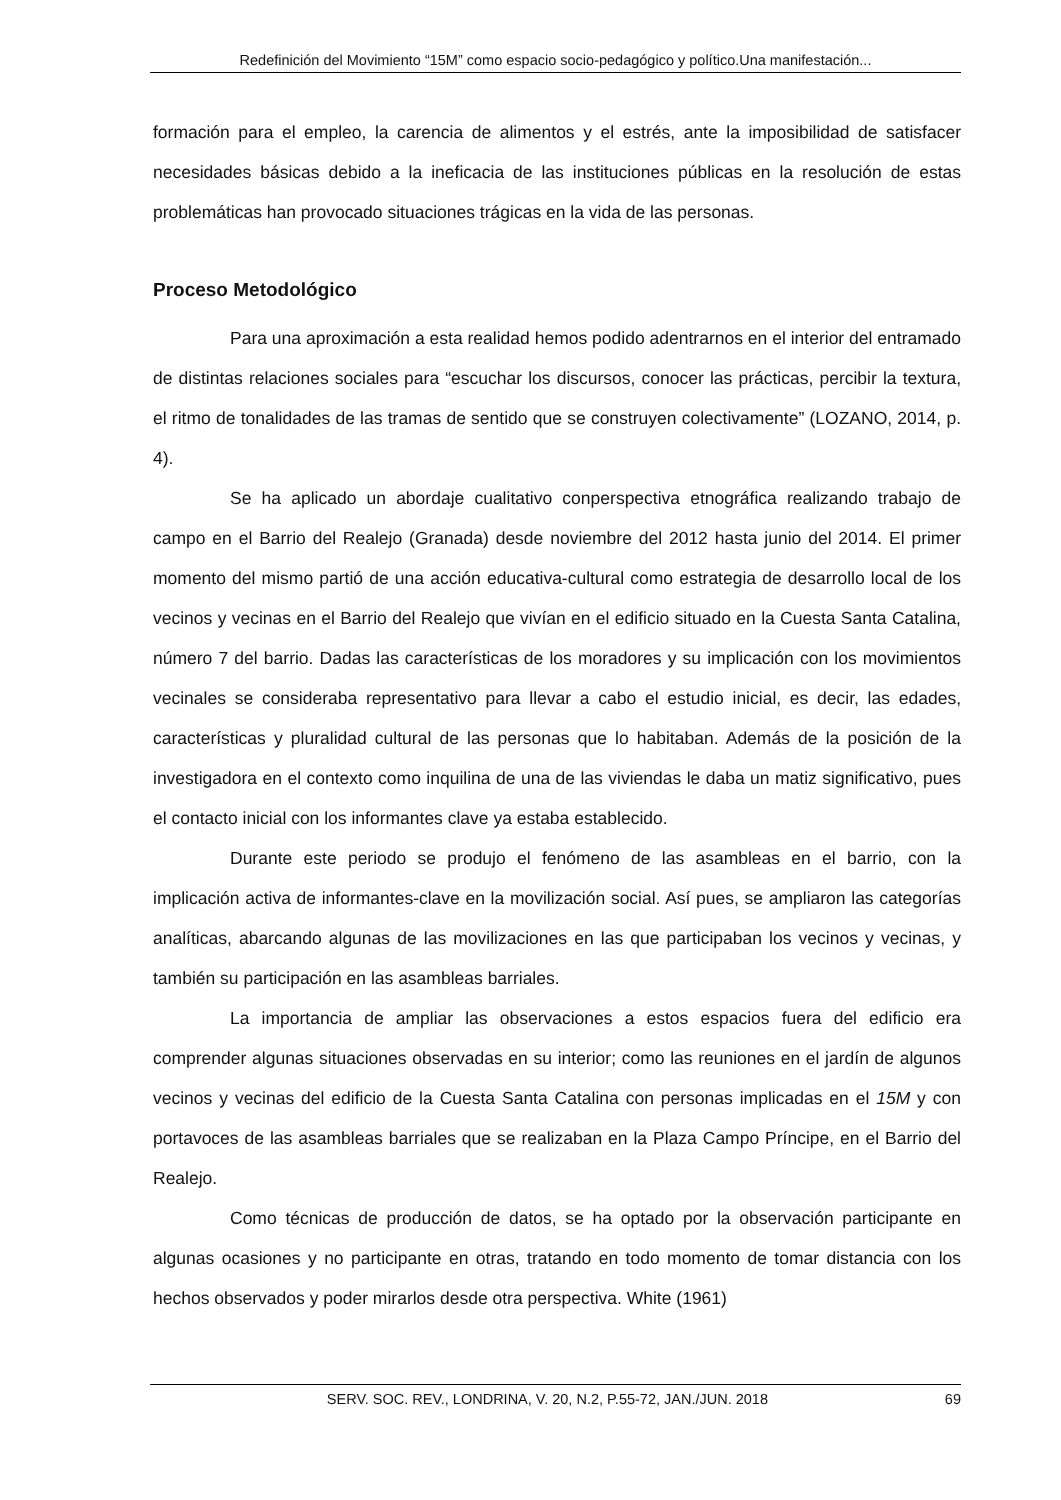Redefinición del Movimiento “15M” como espacio socio-pedagógico y político.Una manifestación...
formación para el empleo, la carencia de alimentos y el estrés, ante la imposibilidad de satisfacer necesidades básicas debido a la ineficacia de las instituciones públicas en la resolución de estas problemáticas han provocado situaciones trágicas en la vida de las personas.
Proceso Metodológico
Para una aproximación a esta realidad hemos podido adentrarnos en el interior del entramado de distintas relaciones sociales para “escuchar los discursos, conocer las prácticas, percibir la textura, el ritmo de tonalidades de las tramas de sentido que se construyen colectivamente” (LOZANO, 2014, p. 4).
Se ha aplicado un abordaje cualitativo conperspectiva etnográfica realizando trabajo de campo en el Barrio del Realejo (Granada) desde noviembre del 2012 hasta junio del 2014. El primer momento del mismo partió de una acción educativa-cultural como estrategia de desarrollo local de los vecinos y vecinas en el Barrio del Realejo que vivían en el edificio situado en la Cuesta Santa Catalina, número 7 del barrio. Dadas las características de los moradores y su implicación con los movimientos vecinales se consideraba representativo para llevar a cabo el estudio inicial, es decir, las edades, características y pluralidad cultural de las personas que lo habitaban. Además de la posición de la investigadora en el contexto como inquilina de una de las viviendas le daba un matiz significativo, pues el contacto inicial con los informantes clave ya estaba establecido.
Durante este periodo se produjo el fenómeno de las asambleas en el barrio, con la implicación activa de informantes-clave en la movilización social. Así pues, se ampliaron las categorías analíticas, abarcando algunas de las movilizaciones en las que participaban los vecinos y vecinas, y también su participación en las asambleas barriales.
La importancia de ampliar las observaciones a estos espacios fuera del edificio era comprender algunas situaciones observadas en su interior; como las reuniones en el jardín de algunos vecinos y vecinas del edificio de la Cuesta Santa Catalina con personas implicadas en el 15M y con portavoces de las asambleas barriales que se realizaban en la Plaza Campo Príncipe, en el Barrio del Realejo.
Como técnicas de producción de datos, se ha optado por la observación participante en algunas ocasiones y no participante en otras, tratando en todo momento de tomar distancia con los hechos observados y poder mirarlos desde otra perspectiva. White (1961)
SERV. SOC. REV., LONDRINA, V. 20, N.2, P.55-72, JAN./JUN. 2018 69